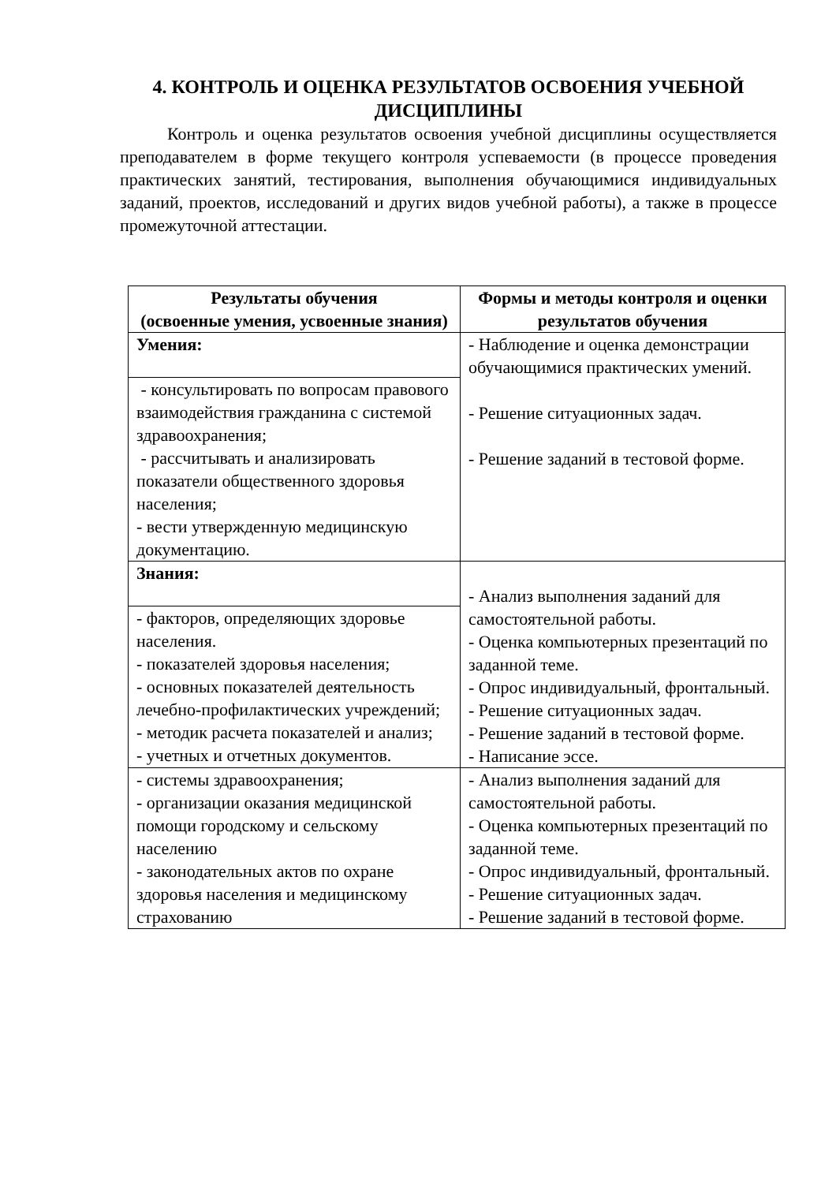4. КОНТРОЛЬ И ОЦЕНКА РЕЗУЛЬТАТОВ ОСВОЕНИЯ УЧЕБНОЙ ДИСЦИПЛИНЫ
Контроль и оценка результатов освоения учебной дисциплины осуществляется преподавателем в форме текущего контроля успеваемости (в процессе проведения практических занятий, тестирования, выполнения обучающимися индивидуальных заданий, проектов, исследований и других видов учебной работы), а также в процессе промежуточной аттестации.
| Результаты обучения (освоенные умения, усвоенные знания) | Формы и методы контроля и оценки результатов обучения |
| --- | --- |
| Умения: | - Наблюдение и оценка демонстрации обучающимися практических умений. - Решение ситуационных задач. - Решение заданий в тестовой форме. |
| - консультировать по вопросам правового взаимодействия гражданина с системой здравоохранения; - рассчитывать и анализировать показатели общественного здоровья населения; - вести утвержденную медицинскую документацию. | |
| Знания: | - Анализ выполнения заданий для самостоятельной работы. - Оценка компьютерных презентаций по заданной теме. - Опрос индивидуальный, фронтальный. - Решение ситуационных задач. - Решение заданий в тестовой форме. - Написание эссе. |
| - факторов, определяющих здоровье населения. - показателей здоровья населения; - основных показателей деятельность лечебно-профилактических учреждений; - методик расчета показателей и анализ; - учетных и отчетных документов. | |
| - системы здравоохранения; - организации оказания медицинской помощи городскому и сельскому населению - законодательных актов по охране здоровья населения и медицинскому страхованию | - Анализ выполнения заданий для самостоятельной работы. - Оценка компьютерных презентаций по заданной теме. - Опрос индивидуальный, фронтальный. - Решение ситуационных задач. - Решение заданий в тестовой форме. |